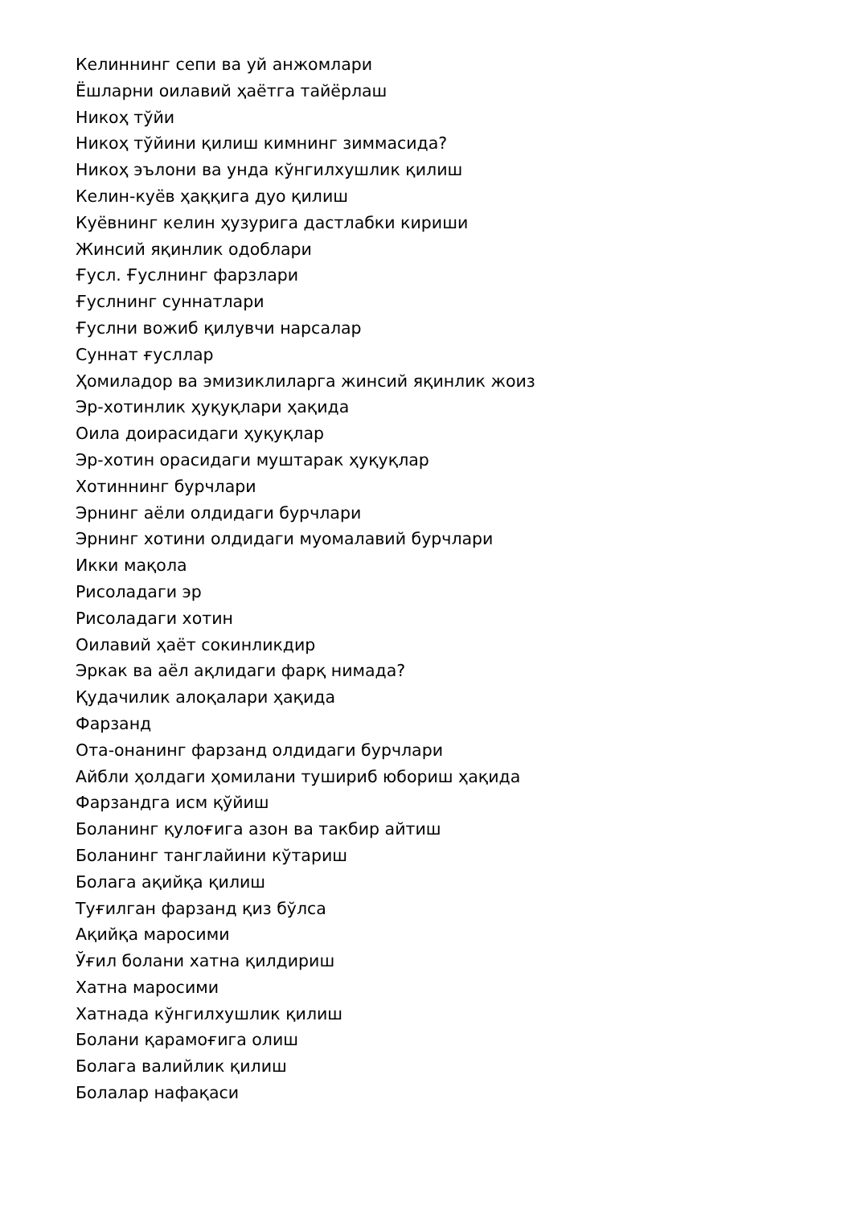Келиннинг сепи ва уй анжомлари
Ёшларни оилавий ҳаётга тайёрлаш
Никоҳ тўйи
Никоҳ тўйини қилиш кимнинг зиммасида?
Никоҳ эълони ва унда кўнгилхушлик қилиш
Келин-куёв ҳаққига дуо қилиш
Куёвнинг келин ҳузурига дастлабки кириши
Жинсий яқинлик одоблари
Ғусл. Ғуслнинг фарзлари
Ғуслнинг суннатлари
Ғуслни вожиб қилувчи нарсалар
Суннат ғусллар
Ҳомиладор ва эмизиклиларга жинсий яқинлик жоиз
Эр-хотинлик ҳуқуқлари ҳақида
Оила доирасидаги ҳуқуқлар
Эр-хотин орасидаги муштарак ҳуқуқлар
Хотиннинг бурчлари
Эрнинг аёли олдидаги бурчлари
Эрнинг хотини олдидаги муомалавий бурчлари
Икки мақола
Рисоладаги эр
Рисоладаги хотин
Оилавий ҳаёт сокинликдир
Эркак ва аёл ақлидаги фарқ нимада?
Қудачилик алоқалари ҳақида
Фарзанд
Ота-онанинг фарзанд олдидаги бурчлари
Айбли ҳолдаги ҳомилани тушириб юбориш ҳақида
Фарзандга исм қўйиш
Боланинг қулоғига азон ва такбир айтиш
Боланинг танглайини кўтариш
Болага ақийқа қилиш
Туғилган фарзанд қиз бўлса
Ақийқа маросими
Ўғил болани хатна қилдириш
Хатна маросими
Хатнада кўнгилхушлик қилиш
Болани қарамоғига олиш
Болага валийлик қилиш
Болалар нафақаси